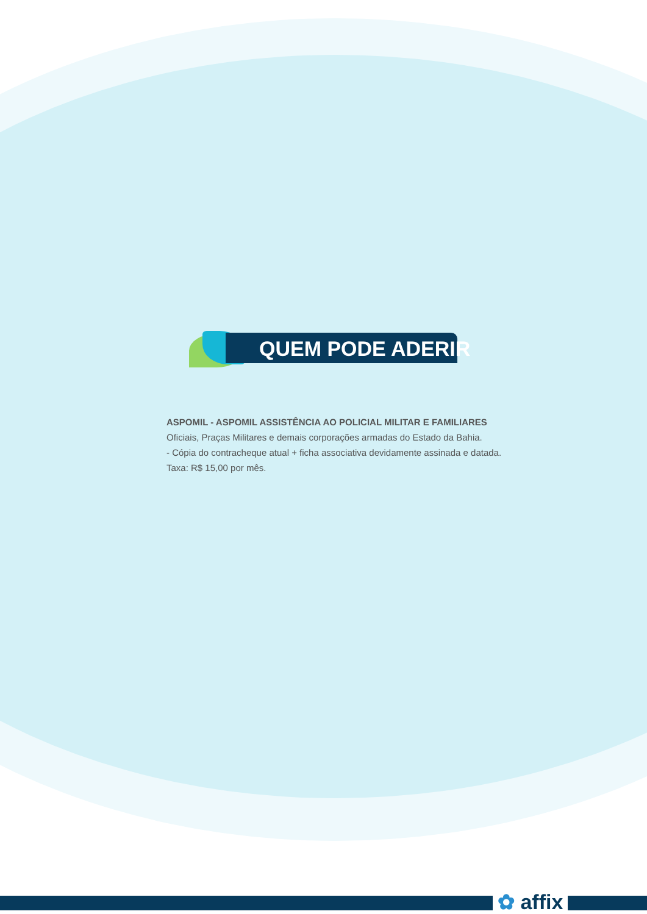QUEM PODE ADERIR
ASPOMIL - ASPOMIL ASSISTÊNCIA AO POLICIAL MILITAR E FAMILIARES
Oficiais, Praças Militares e demais corporações armadas do Estado da Bahia.
- Cópia do contracheque atual + ficha associativa devidamente assinada e datada.
Taxa: R$ 15,00 por mês.
✿ affix